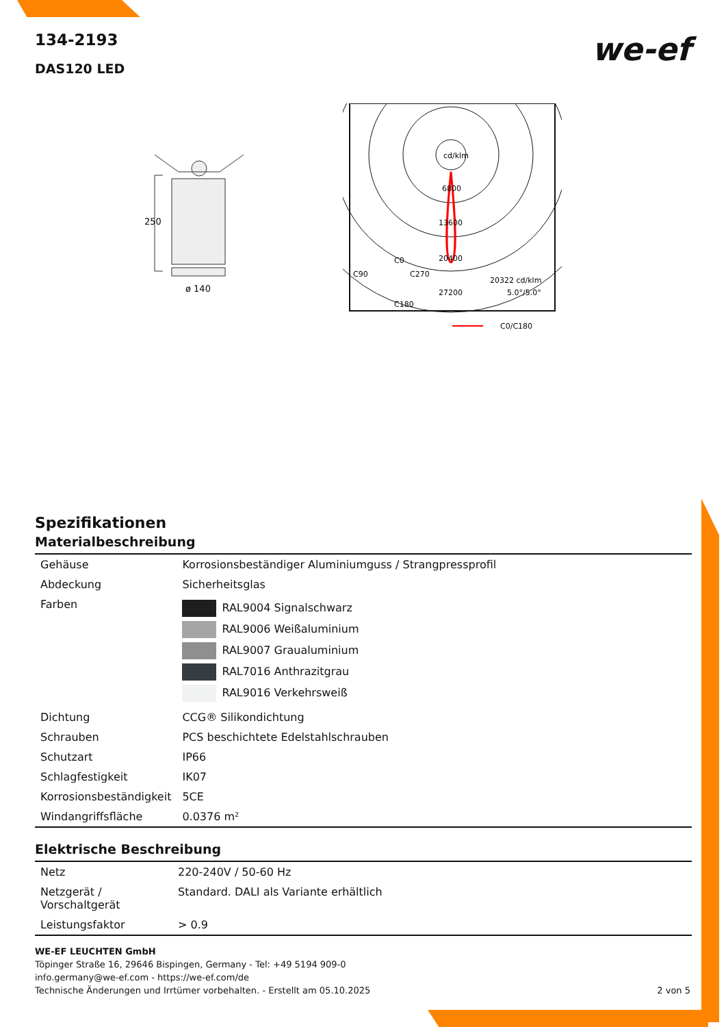we-ef
134-2193
DAS120 LED
250
ø 140
cd/klm
6800
13600
20400
27200
C0
C90
C270
C180
20322 cd/klm
5.0°/5.0°
C0/C180
Spezifikationen
Materialbeschreibung
| Gehäuse | Korrosionsbeständiger Aluminiumguss / Strangpressprofil |
| Abdeckung | Sicherheitsglas |
| Farben | RAL9004 Signalschwarz RAL9006 Weißaluminium RAL9007 Graualuminium RAL7016 Anthrazitgrau RAL9016 Verkehrsweiß |
| Dichtung | CCG® Silikondichtung |
| Schrauben | PCS beschichtete Edelstahlschrauben |
| Schutzart | IP66 |
| Schlagfestigkeit | IK07 |
| Korrosionsbeständigkeit | 5CE |
| Windangriffsfläche | 0.0376 m² |
Elektrische Beschreibung
| Netz | 220-240V / 50-60 Hz |
| Netzgerät / Vorschaltgerät | Standard. DALI als Variante erhältlich |
| Leistungsfaktor | > 0.9 |
WE-EF LEUCHTEN GmbH
Töpinger Straße 16, 29646 Bispingen, Germany - Tel: +49 5194 909-0
info.germany@we-ef.com - https://we-ef.com/de
Technische Änderungen und Irrtümer vorbehalten. - Erstellt am 05.10.2025 2 von 5